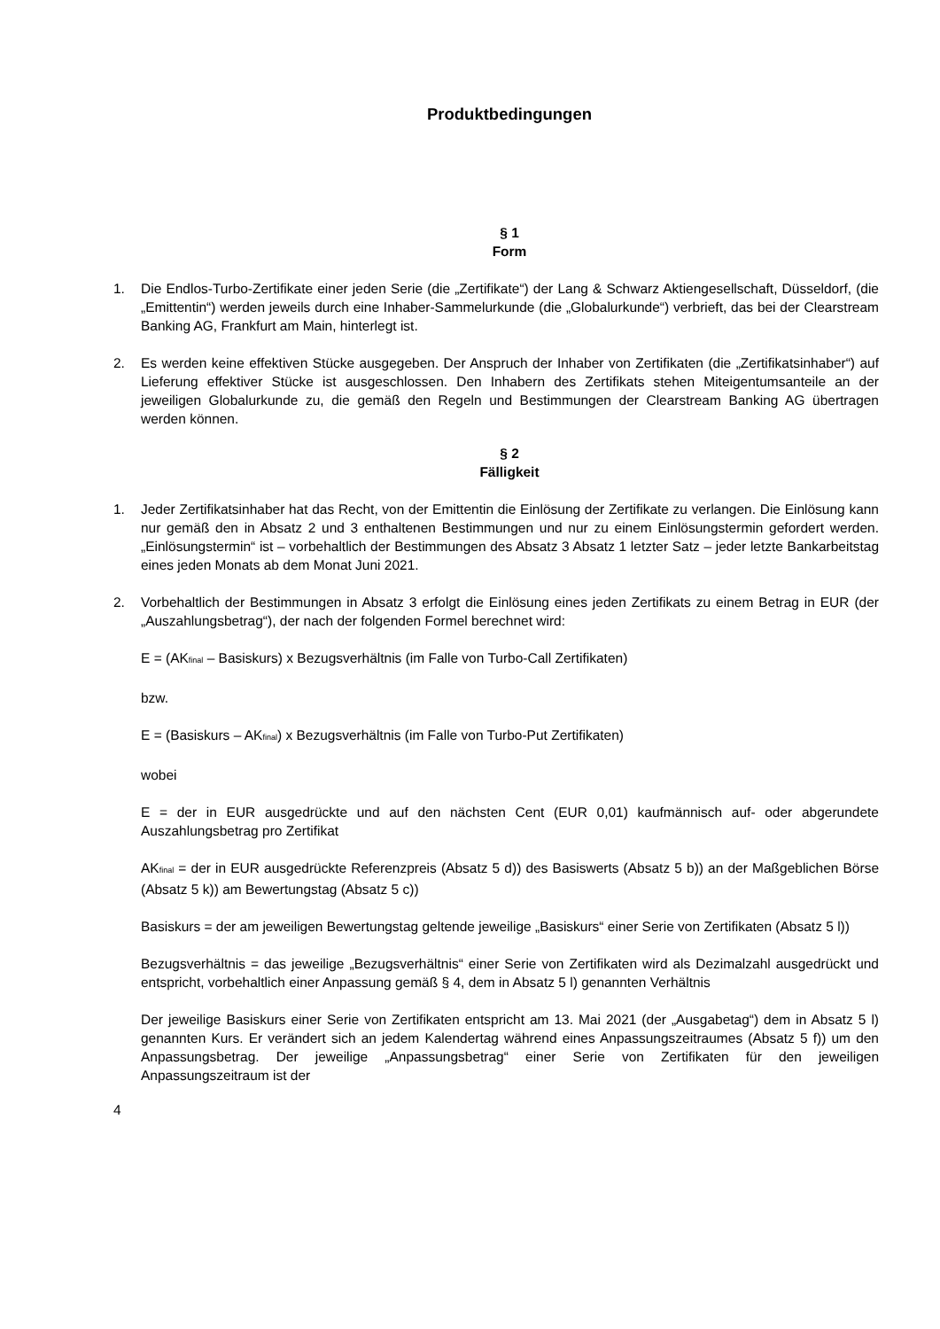Produktbedingungen
§ 1
Form
1. Die Endlos-Turbo-Zertifikate einer jeden Serie (die „Zertifikate“) der Lang & Schwarz Aktiengesellschaft, Düsseldorf, (die „Emittentin“) werden jeweils durch eine Inhaber-Sammelurkunde (die „Globalurkunde“) verbrieft, das bei der Clearstream Banking AG, Frankfurt am Main, hinterlegt ist.
2. Es werden keine effektiven Stücke ausgegeben. Der Anspruch der Inhaber von Zertifikaten (die „Zertifikatsinhaber“) auf Lieferung effektiver Stücke ist ausgeschlossen. Den Inhabern des Zertifikats stehen Miteigentumsanteile an der jeweiligen Globalurkunde zu, die gemäß den Regeln und Bestimmungen der Clearstream Banking AG übertragen werden können.
§ 2
Fälligkeit
1. Jeder Zertifikatsinhaber hat das Recht, von der Emittentin die Einlösung der Zertifikate zu verlangen. Die Einlösung kann nur gemäß den in Absatz 2 und 3 enthaltenen Bestimmungen und nur zu einem Einlösungstermin gefordert werden. „Einlösungstermin“ ist – vorbehaltlich der Bestimmungen des Absatz 3 Absatz 1 letzter Satz – jeder letzte Bankarbeitstag eines jeden Monats ab dem Monat Juni 2021.
2. Vorbehaltlich der Bestimmungen in Absatz 3 erfolgt die Einlösung eines jeden Zertifikats zu einem Betrag in EUR (der „Auszahlungsbetrag“), der nach der folgenden Formel berechnet wird:
E = (AK<sub>final</sub> – Basiskurs) x Bezugsverhältnis (im Falle von Turbo-Call Zertifikaten)
bzw.
E = (Basiskurs – AK<sub>final</sub>) x Bezugsverhältnis (im Falle von Turbo-Put Zertifikaten)
wobei
E = der in EUR ausgedrückte und auf den nächsten Cent (EUR 0,01) kaufmännisch auf- oder abgerundete Auszahlungsbetrag pro Zertifikat
AK<sub>final</sub> = der in EUR ausgedrückte Referenzpreis (Absatz 5 d)) des Basiswerts (Absatz 5 b)) an der Maßgeblichen Börse (Absatz 5 k)) am Bewertungstag (Absatz 5 c))
Basiskurs = der am jeweiligen Bewertungstag geltende jeweilige „Basiskurs“ einer Serie von Zertifikaten (Absatz 5 l))
Bezugsverhältnis = das jeweilige „Bezugsverhältnis“ einer Serie von Zertifikaten wird als Dezimalzahl ausgedrückt und entspricht, vorbehaltlich einer Anpassung gemäß § 4, dem in Absatz 5 l) genannten Verhältnis
Der jeweilige Basiskurs einer Serie von Zertifikaten entspricht am 13. Mai 2021 (der „Ausgabetag“) dem in Absatz 5 l) genannten Kurs. Er verändert sich an jedem Kalendertag während eines Anpassungszeitraumes (Absatz 5 f)) um den Anpassungsbetrag. Der jeweilige „Anpassungsbetrag“ einer Serie von Zertifikaten für den jeweiligen Anpassungszeitraum ist der
4